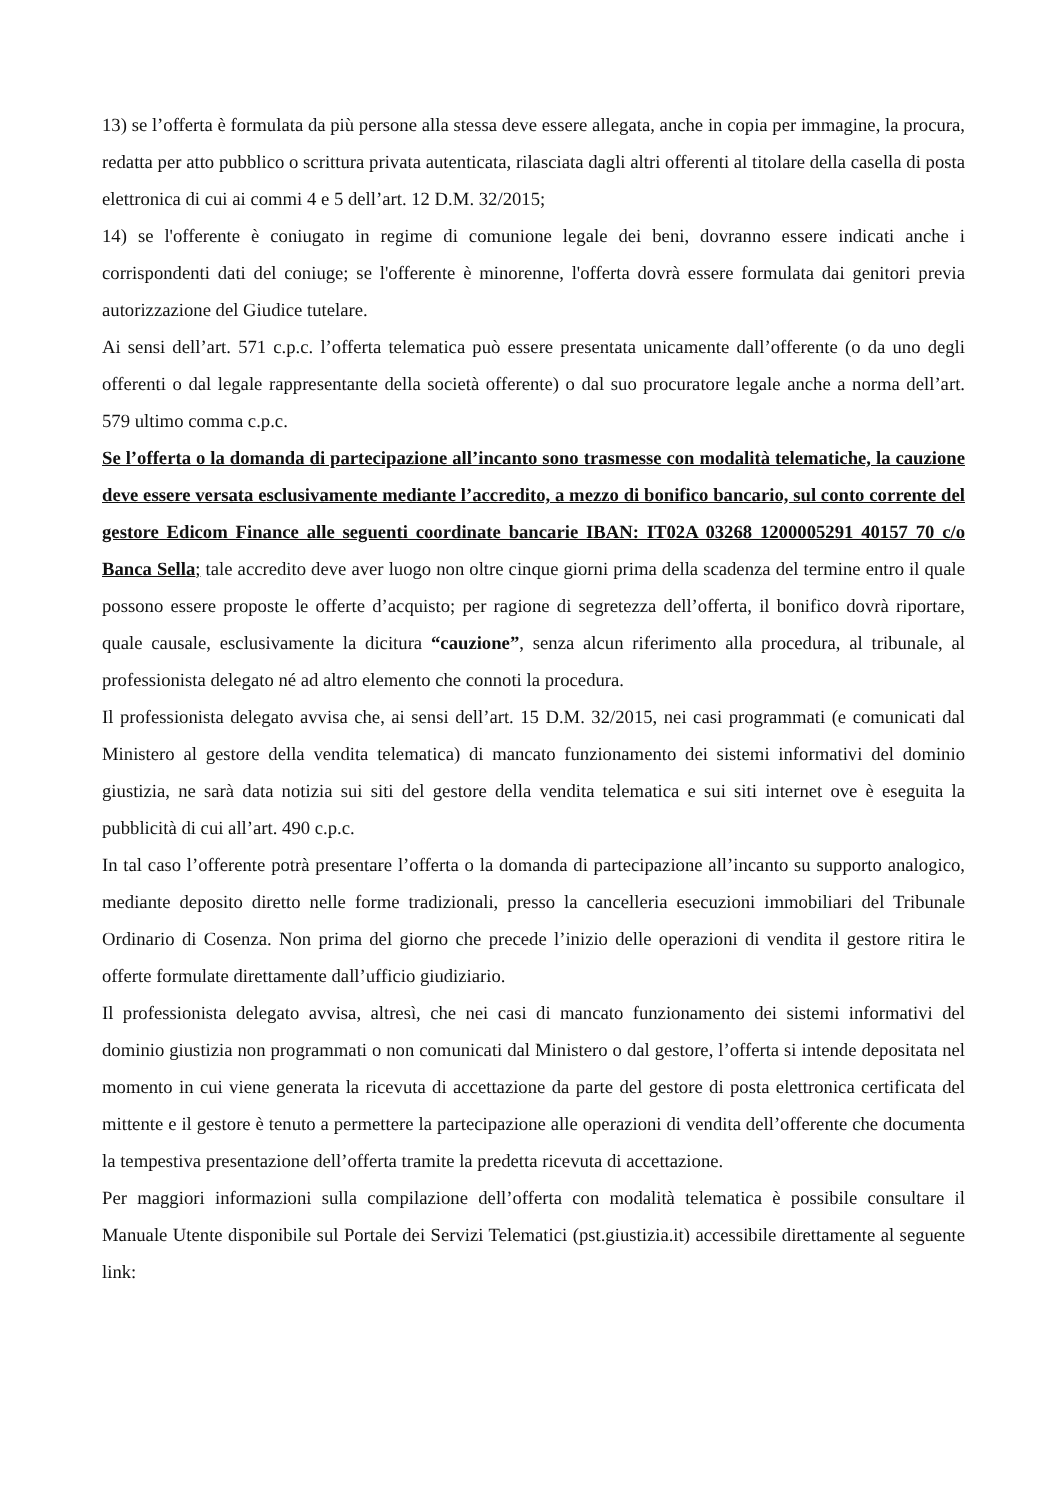13) se l’offerta è formulata da più persone alla stessa deve essere allegata, anche in copia per immagine, la procura, redatta per atto pubblico o scrittura privata autenticata, rilasciata dagli altri offerenti al titolare della casella di posta elettronica di cui ai commi 4 e 5 dell’art. 12 D.M. 32/2015;
14) se l'offerente è coniugato in regime di comunione legale dei beni, dovranno essere indicati anche i corrispondenti dati del coniuge; se l'offerente è minorenne, l'offerta dovrà essere formulata dai genitori previa autorizzazione del Giudice tutelare.
Ai sensi dell’art. 571 c.p.c. l’offerta telematica può essere presentata unicamente dall’offerente (o da uno degli offerenti o dal legale rappresentante della società offerente) o dal suo procuratore legale anche a norma dell’art. 579 ultimo comma c.p.c.
Se l’offerta o la domanda di partecipazione all’incanto sono trasmesse con modalità telematiche, la cauzione deve essere versata esclusivamente mediante l’accredito, a mezzo di bonifico bancario, sul conto corrente del gestore Edicom Finance alle seguenti coordinate bancarie IBAN: IT02A 03268 1200005291 40157 70 c/o Banca Sella; tale accredito deve aver luogo non oltre cinque giorni prima della scadenza del termine entro il quale possono essere proposte le offerte d’acquisto; per ragione di segretezza dell’offerta, il bonifico dovrà riportare, quale causale, esclusivamente la dicitura “cauzione”, senza alcun riferimento alla procedura, al tribunale, al professionista delegato né ad altro elemento che connoti la procedura.
Il professionista delegato avvisa che, ai sensi dell’art. 15 D.M. 32/2015, nei casi programmati (e comunicati dal Ministero al gestore della vendita telematica) di mancato funzionamento dei sistemi informativi del dominio giustizia, ne sarà data notizia sui siti del gestore della vendita telematica e sui siti internet ove è eseguita la pubblicità di cui all’art. 490 c.p.c.
In tal caso l’offerente potrà presentare l’offerta o la domanda di partecipazione all’incanto su supporto analogico, mediante deposito diretto nelle forme tradizionali, presso la cancelleria esecuzioni immobiliari del Tribunale Ordinario di Cosenza. Non prima del giorno che precede l’inizio delle operazioni di vendita il gestore ritira le offerte formulate direttamente dall’ufficio giudiziario.
Il professionista delegato avvisa, altresì, che nei casi di mancato funzionamento dei sistemi informativi del dominio giustizia non programmati o non comunicati dal Ministero o dal gestore, l’offerta si intende depositata nel momento in cui viene generata la ricevuta di accettazione da parte del gestore di posta elettronica certificata del mittente e il gestore è tenuto a permettere la partecipazione alle operazioni di vendita dell’offerente che documenta la tempestiva presentazione dell’offerta tramite la predetta ricevuta di accettazione.
Per maggiori informazioni sulla compilazione dell’offerta con modalità telematica è possibile consultare il Manuale Utente disponibile sul Portale dei Servizi Telematici (pst.giustizia.it) accessibile direttamente al seguente link: